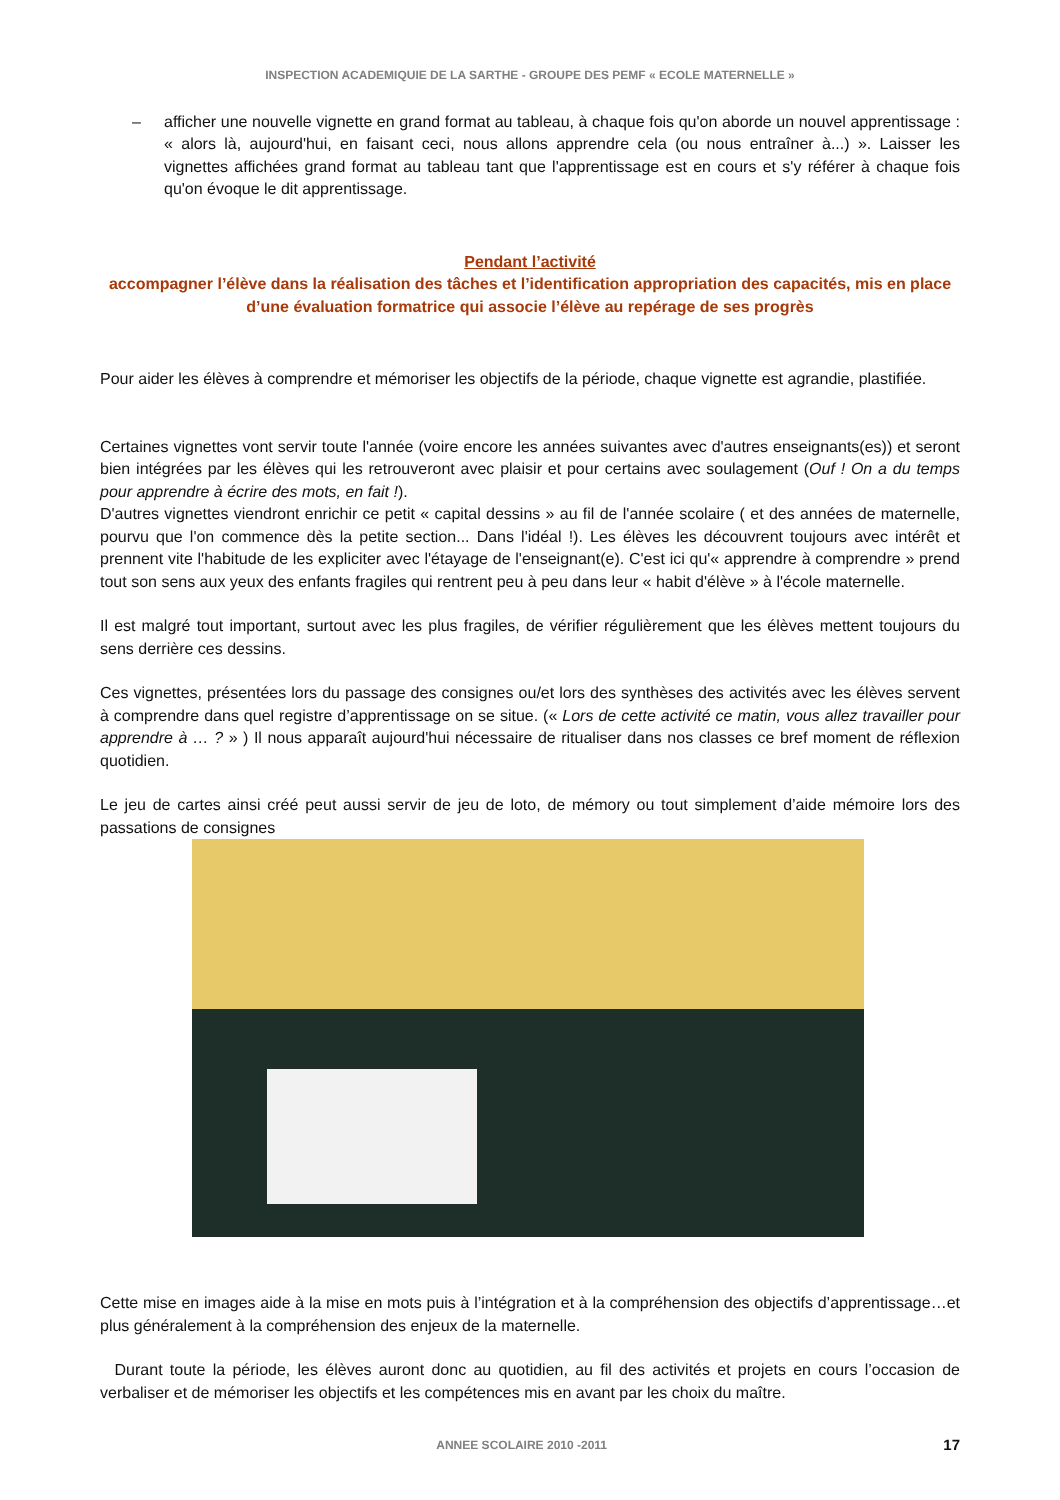INSPECTION ACADEMIQUIE DE LA SARTHE - GROUPE DES PEMF « ECOLE MATERNELLE »
– afficher une nouvelle vignette en grand format au tableau, à chaque fois qu'on aborde un nouvel apprentissage : « alors là, aujourd'hui, en faisant ceci, nous allons apprendre cela (ou nous entraîner à...) ». Laisser les vignettes affichées grand format au tableau tant que l'apprentissage est en cours et s'y référer à chaque fois qu'on évoque le dit apprentissage.
Pendant l’activité
accompagner l’élève dans la réalisation des tâches et l’identification appropriation des capacités, mis en place d’une évaluation formatrice qui associe l’élève au repérage de ses progrès
Pour aider les élèves à comprendre et mémoriser les objectifs de la période, chaque vignette est agrandie, plastifiée.
Certaines vignettes vont servir toute l'année (voire encore les années suivantes avec d'autres enseignants(es)) et seront bien intégrées par les élèves qui les retrouveront avec plaisir et pour certains avec soulagement (Ouf ! On a du temps pour apprendre à écrire des mots, en fait !).
D'autres vignettes viendront enrichir ce petit « capital dessins » au fil de l'année scolaire ( et des années de maternelle, pourvu que l'on commence dès la petite section... Dans l'idéal !). Les élèves les découvrent toujours avec intérêt et prennent vite l'habitude de les expliciter avec l'étayage de l'enseignant(e). C'est ici qu'« apprendre à comprendre » prend tout son sens aux yeux des enfants fragiles qui rentrent peu à peu dans leur « habit d'élève » à l'école maternelle.
Il est malgré tout important, surtout avec les plus fragiles, de vérifier régulièrement que les élèves mettent toujours du sens derrière ces dessins.
Ces vignettes, présentées lors du passage des consignes ou/et lors des synthèses des activités avec les élèves servent à comprendre dans quel registre d’apprentissage on se situe. (« Lors de cette activité ce matin, vous allez travailler pour apprendre à … ? » ) Il nous apparaît aujourd'hui nécessaire de ritualiser dans nos classes ce bref moment de réflexion quotidien.
Le jeu de cartes ainsi créé peut aussi servir de jeu de loto, de mémory ou tout simplement d’aide mémoire lors des passations de consignes
Cette mise en images aide à la mise en mots puis à l’intégration et à la compréhension des objectifs d’apprentissage…et plus généralement à la compréhension des enjeux de la maternelle.
Durant toute la période, les élèves auront donc au quotidien, au fil des activités et projets en cours l’occasion de verbaliser et de mémoriser les objectifs et les compétences mis en avant par les choix du maître.
ANNEE SCOLAIRE 2010 -2011 17